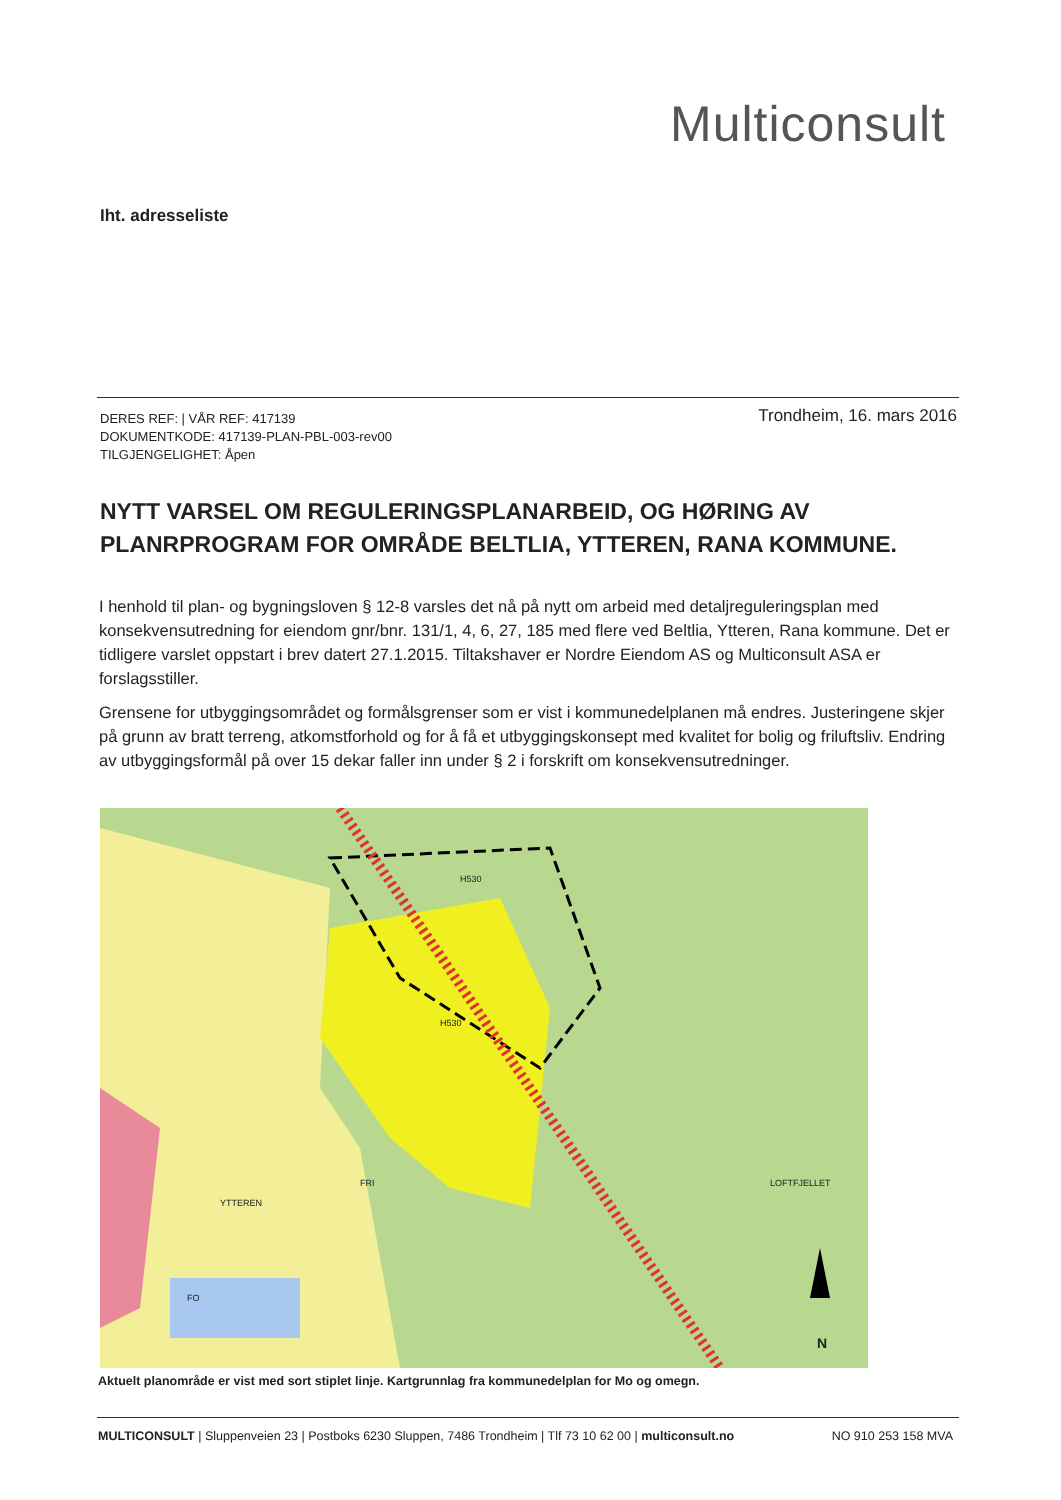Multiconsult
Iht. adresseliste
DERES REF: | VÅR REF: 417139
DOKUMENTKODE: 417139-PLAN-PBL-003-rev00
TILGJENGELIGHET: Åpen
Trondheim, 16. mars 2016
NYTT VARSEL OM REGULERINGSPLANARBEID, OG HØRING AV PLANRPROGRAM FOR OMRÅDE BELTLIA, YTTEREN, RANA KOMMUNE.
I henhold til plan- og bygningsloven § 12-8 varsles det nå på nytt om arbeid med detaljreguleringsplan med konsekvensutredning for eiendom gnr/bnr. 131/1, 4, 6, 27, 185 med flere ved Beltlia, Ytteren, Rana kommune. Det er tidligere varslet oppstart i brev datert 27.1.2015. Tiltakshaver er Nordre Eiendom AS og Multiconsult ASA er forslagsstiller.
Grensene for utbyggingsområdet og formålsgrenser som er vist i kommunedelplanen må endres. Justeringene skjer på grunn av bratt terreng, atkomstforhold og for å få et utbyggingskonsept med kvalitet for bolig og friluftsliv. Endring av utbyggingsformål på over 15 dekar faller inn under § 2 i forskrift om konsekvensutredninger.
H530
H530
FRI
YTTEREN
LOFTFJELLET
FO
N
Aktuelt planområde er vist med sort stiplet linje. Kartgrunnlag fra kommunedelplan for Mo og omegn.
MULTICONSULT | Sluppenveien 23 | Postboks 6230 Sluppen, 7486 Trondheim | Tlf 73 10 62 00 | multiconsult.no NO 910 253 158 MVA